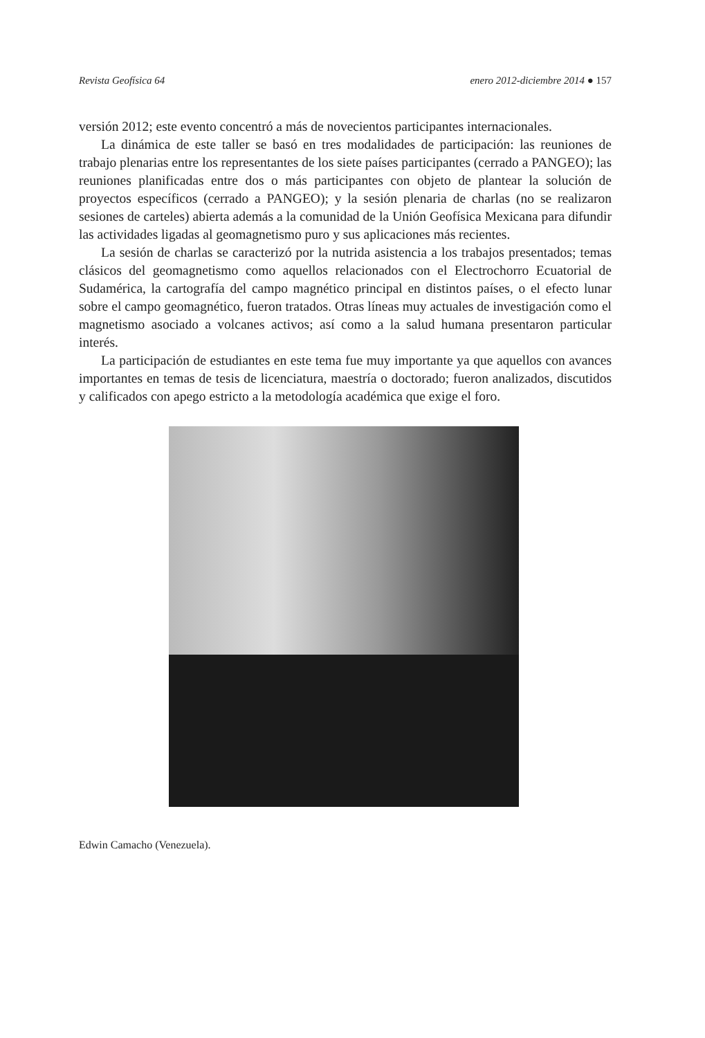Revista Geofísica 64 enero 2012-diciembre 2014 ● 157
versión 2012; este evento concentró a más de novecientos participantes internacionales.
La dinámica de este taller se basó en tres modalidades de participación: las reuniones de trabajo plenarias entre los representantes de los siete países participantes (cerrado a PANGEO); las reuniones planificadas entre dos o más participantes con objeto de plantear la solución de proyectos específicos (cerrado a PANGEO); y la sesión plenaria de charlas (no se realizaron sesiones de carteles) abierta además a la comunidad de la Unión Geofísica Mexicana para difundir las actividades ligadas al geomagnetismo puro y sus aplicaciones más recientes.
La sesión de charlas se caracterizó por la nutrida asistencia a los trabajos presentados; temas clásicos del geomagnetismo como aquellos relacionados con el Electrochorro Ecuatorial de Sudamérica, la cartografía del campo magnético principal en distintos países, o el efecto lunar sobre el campo geomagnético, fueron tratados. Otras líneas muy actuales de investigación como el magnetismo asociado a volcanes activos; así como a la salud humana presentaron particular interés.
La participación de estudiantes en este tema fue muy importante ya que aquellos con avances importantes en temas de tesis de licenciatura, maestría o doctorado; fueron analizados, discutidos y calificados con apego estricto a la metodología académica que exige el foro.
Edwin Camacho (Venezuela).